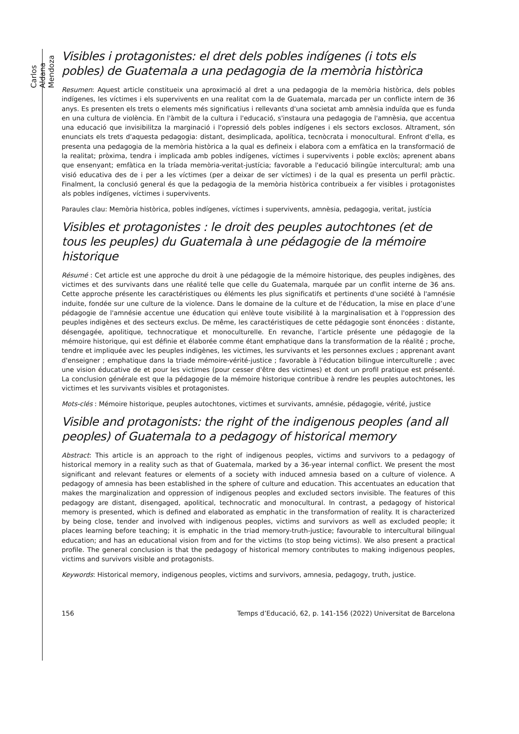Carlos Aldana Mendoza
Visibles i protagonistes: el dret dels pobles indígenes (i tots els pobles) de Guatemala a una pedagogia de la memòria històrica
Resumen: Aquest article constitueix una aproximació al dret a una pedagogia de la memòria històrica, dels pobles indígenes, les víctimes i els supervivents en una realitat com la de Guatemala, marcada per un conflicte intern de 36 anys. Es presenten els trets o elements més significatius i rellevants d'una societat amb amnèsia induïda que es funda en una cultura de violència. En l'àmbit de la cultura i l'educació, s'instaura una pedagogia de l'amnèsia, que accentua una educació que invisibilitza la marginació i l'opressió dels pobles indígenes i els sectors exclosos. Altrament, són enunciats els trets d'aquesta pedagogia: distant, desimplicada, apolítica, tecnòcrata i monocultural. Enfront d'ella, es presenta una pedagogia de la memòria històrica a la qual es defineix i elabora com a emfàtica en la transformació de la realitat; pròxima, tendra i implicada amb pobles indígenes, víctimes i supervivents i poble exclòs; aprenent abans que ensenyant; emfàtica en la tríada memòria-veritat-justícia; favorable a l'educació bilingüe intercultural; amb una visió educativa des de i per a les víctimes (per a deixar de ser víctimes) i de la qual es presenta un perfil pràctic. Finalment, la conclusió general és que la pedagogia de la memòria històrica contribueix a fer visibles i protagonistes als pobles indígenes, víctimes i supervivents.
Paraules clau: Memòria històrica, pobles indígenes, víctimes i supervivents, amnèsia, pedagogia, veritat, justícia
Visibles et protagonistes : le droit des peuples autochtones (et de tous les peuples) du Guatemala à une pédagogie de la mémoire historique
Résumé : Cet article est une approche du droit à une pédagogie de la mémoire historique, des peuples indigènes, des victimes et des survivants dans une réalité telle que celle du Guatemala, marquée par un conflit interne de 36 ans. Cette approche présente les caractéristiques ou éléments les plus significatifs et pertinents d'une société à l'amnésie induite, fondée sur une culture de la violence. Dans le domaine de la culture et de l'éducation, la mise en place d’une pédagogie de l'amnésie accentue une éducation qui enlève toute visibilité à la marginalisation et à l'oppression des peuples indigènes et des secteurs exclus. De même, les caractéristiques de cette pédagogie sont énoncées : distante, désengagée, apolitique, technocratique et monoculturelle. En revanche, l’article présente une pédagogie de la mémoire historique, qui est définie et élaborée comme étant emphatique dans la transformation de la réalité ; proche, tendre et impliquée avec les peuples indigènes, les victimes, les survivants et les personnes exclues ; apprenant avant d'enseigner ; emphatique dans la triade mémoire-vérité-justice ; favorable à l'éducation bilingue interculturelle ; avec une vision éducative de et pour les victimes (pour cesser d'être des victimes) et dont un profil pratique est présenté. La conclusion générale est que la pédagogie de la mémoire historique contribue à rendre les peuples autochtones, les victimes et les survivants visibles et protagonistes.
Mots-clés : Mémoire historique, peuples autochtones, victimes et survivants, amnésie, pédagogie, vérité, justice
Visible and protagonists: the right of the indigenous peoples (and all peoples) of Guatemala to a pedagogy of historical memory
Abstract: This article is an approach to the right of indigenous peoples, victims and survivors to a pedagogy of historical memory in a reality such as that of Guatemala, marked by a 36-year internal conflict. We present the most significant and relevant features or elements of a society with induced amnesia based on a culture of violence. A pedagogy of amnesia has been established in the sphere of culture and education. This accentuates an education that makes the marginalization and oppression of indigenous peoples and excluded sectors invisible. The features of this pedagogy are distant, disengaged, apolitical, technocratic and monocultural. In contrast, a pedagogy of historical memory is presented, which is defined and elaborated as emphatic in the transformation of reality. It is characterized by being close, tender and involved with indigenous peoples, victims and survivors as well as excluded people; it places learning before teaching; it is emphatic in the triad memory-truth-justice; favourable to intercultural bilingual education; and has an educational vision from and for the victims (to stop being victims). We also present a practical profile. The general conclusion is that the pedagogy of historical memory contributes to making indigenous peoples, victims and survivors visible and protagonists.
Keywords: Historical memory, indigenous peoples, victims and survivors, amnesia, pedagogy, truth, justice.
156 Temps d’Educació, 62, p. 141-156 (2022) Universitat de Barcelona